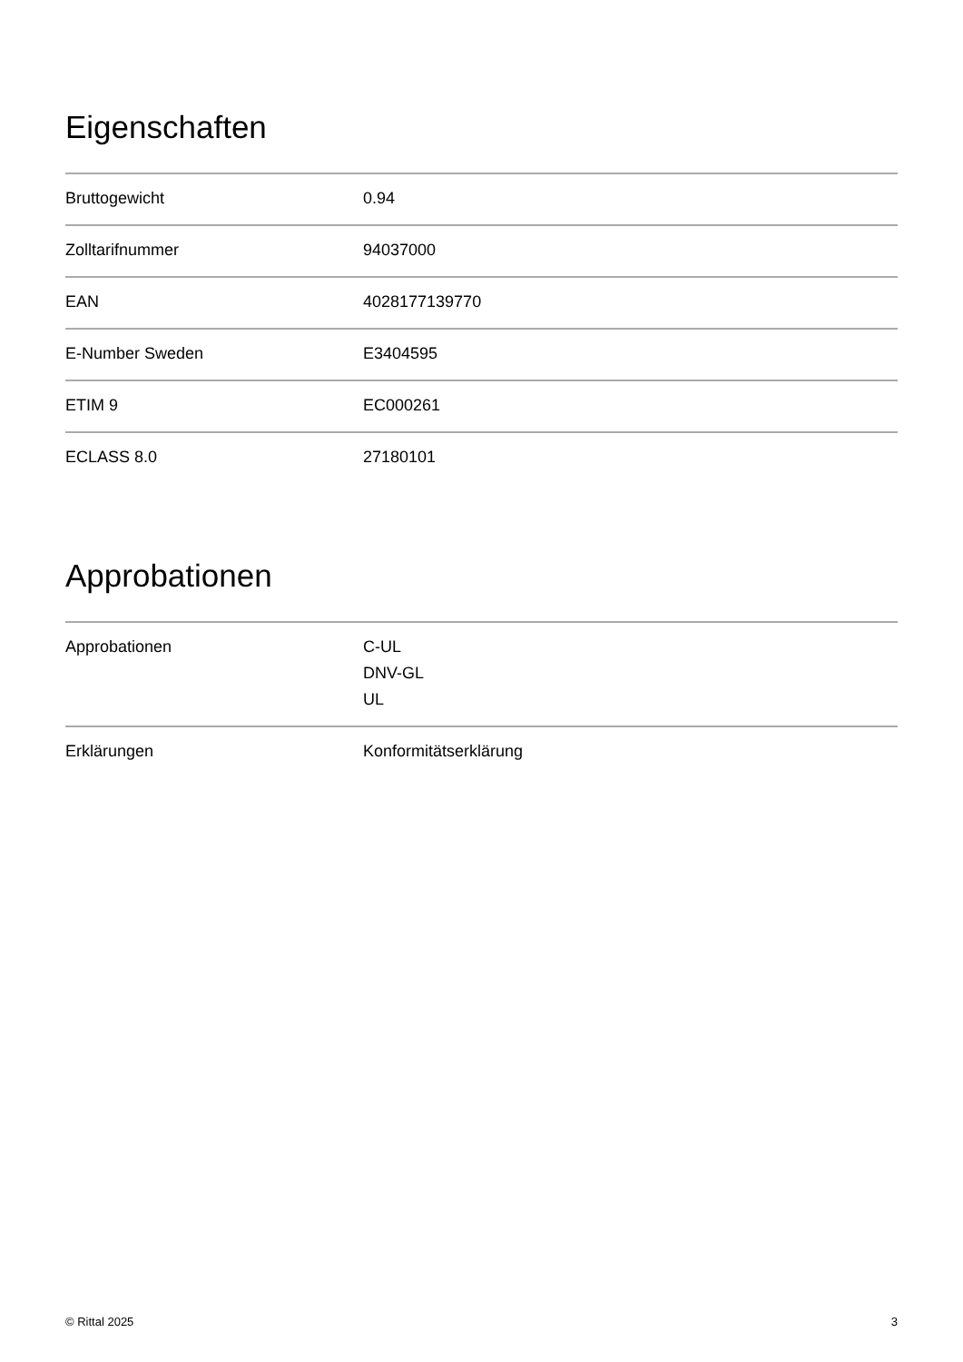Eigenschaften
| Bruttogewicht | 0.94 |
| Zolltarifnummer | 94037000 |
| EAN | 4028177139770 |
| E-Number Sweden | E3404595 |
| ETIM 9 | EC000261 |
| ECLASS 8.0 | 27180101 |
Approbationen
| Approbationen | C-UL DNV-GL UL |
| Erklärungen | Konformitätserklärung |
© Rittal 2025 3